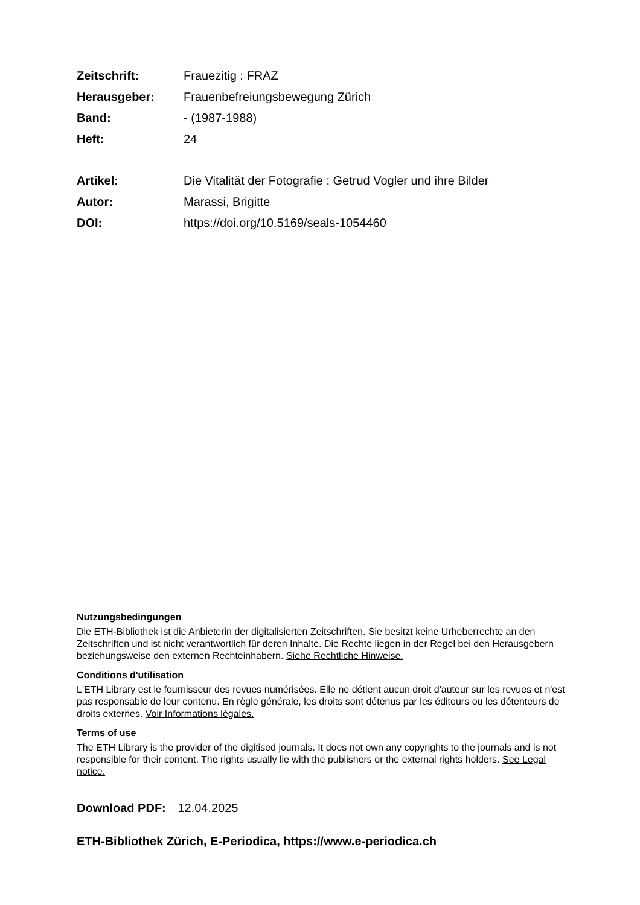Zeitschrift: Frauezitig : FRAZ
Herausgeber: Frauenbefreiungsbewegung Zürich
Band: - (1987-1988)
Heft: 24
Artikel: Die Vitalität der Fotografie : Getrud Vogler und ihre Bilder
Autor: Marassi, Brigitte
DOI: https://doi.org/10.5169/seals-1054460
Nutzungsbedingungen
Die ETH-Bibliothek ist die Anbieterin der digitalisierten Zeitschriften. Sie besitzt keine Urheberrechte an den Zeitschriften und ist nicht verantwortlich für deren Inhalte. Die Rechte liegen in der Regel bei den Herausgebern beziehungsweise den externen Rechteinhabern. Siehe Rechtliche Hinweise.
Conditions d'utilisation
L'ETH Library est le fournisseur des revues numérisées. Elle ne détient aucun droit d'auteur sur les revues et n'est pas responsable de leur contenu. En règle générale, les droits sont détenus par les éditeurs ou les détenteurs de droits externes. Voir Informations légales.
Terms of use
The ETH Library is the provider of the digitised journals. It does not own any copyrights to the journals and is not responsible for their content. The rights usually lie with the publishers or the external rights holders. See Legal notice.
Download PDF: 12.04.2025
ETH-Bibliothek Zürich, E-Periodica, https://www.e-periodica.ch